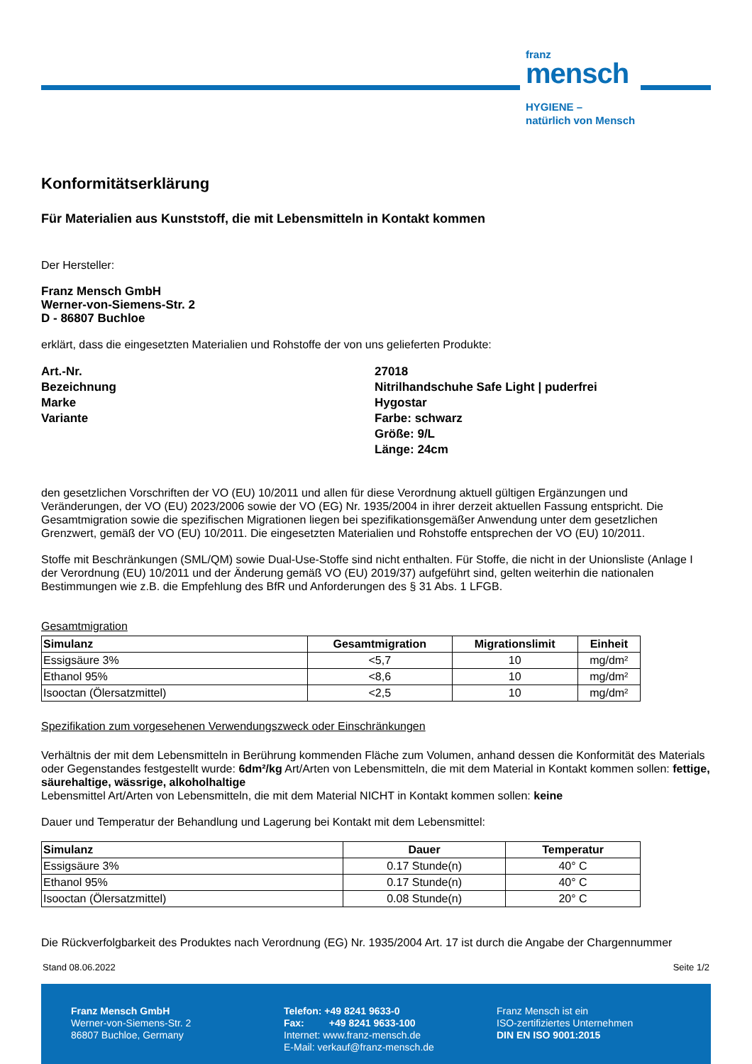franz
mensch
HYGIENE –
natürlich von Mensch
Konformitätserklärung
Für Materialien aus Kunststoff, die mit Lebensmitteln in Kontakt kommen
Der Hersteller:
Franz Mensch GmbH
Werner-von-Siemens-Str. 2
D - 86807 Buchloe
erklärt, dass die eingesetzten Materialien und Rohstoffe der von uns gelieferten Produkte:
Art.-Nr.
27018
Bezeichnung
Nitrilhandschuhe Safe Light | puderfrei
Marke
Hygostar
Variante
Farbe: schwarz
Größe: 9/L
Länge: 24cm
den gesetzlichen Vorschriften der VO (EU) 10/2011 und allen für diese Verordnung aktuell gültigen Ergänzungen und Veränderungen, der VO (EU) 2023/2006 sowie der VO (EG) Nr. 1935/2004 in ihrer derzeit aktuellen Fassung entspricht. Die Gesamtmigration sowie die spezifischen Migrationen liegen bei spezifikationsgemäßer Anwendung unter dem gesetzlichen Grenzwert, gemäß der VO (EU) 10/2011. Die eingesetzten Materialien und Rohstoffe entsprechen der VO (EU) 10/2011.
Stoffe mit Beschränkungen (SML/QM) sowie Dual-Use-Stoffe sind nicht enthalten. Für Stoffe, die nicht in der Unionsliste (Anlage I der Verordnung (EU) 10/2011 und der Änderung gemäß VO (EU) 2019/37) aufgeführt sind, gelten weiterhin die nationalen Bestimmungen wie z.B. die Empfehlung des BfR und Anforderungen des § 31 Abs. 1 LFGB.
Gesamtmigration
| Simulanz | Gesamtmigration | Migrationslimit | Einheit |
| --- | --- | --- | --- |
| Essigsäure 3% | <5,7 | 10 | mg/dm² |
| Ethanol 95% | <8,6 | 10 | mg/dm² |
| Isooctan (Ölersatzmittel) | <2,5 | 10 | mg/dm² |
Spezifikation zum vorgesehenen Verwendungszweck oder Einschränkungen
Verhältnis der mit dem Lebensmitteln in Berührung kommenden Fläche zum Volumen, anhand dessen die Konformität des Materials oder Gegenstandes festgestellt wurde: 6dm²/kg Art/Arten von Lebensmitteln, die mit dem Material in Kontakt kommen sollen: fettige, säurehaltige, wässrige, alkoholhaltige
Lebensmittel Art/Arten von Lebensmitteln, die mit dem Material NICHT in Kontakt kommen sollen: keine
Dauer und Temperatur der Behandlung und Lagerung bei Kontakt mit dem Lebensmittel:
| Simulanz | Dauer | Temperatur |
| --- | --- | --- |
| Essigsäure 3% | 0.17 Stunde(n) | 40° C |
| Ethanol 95% | 0.17 Stunde(n) | 40° C |
| Isooctan (Ölersatzmittel) | 0.08 Stunde(n) | 20° C |
Die Rückverfolgbarkeit des Produktes nach Verordnung (EG) Nr. 1935/2004 Art. 17 ist durch die Angabe der Chargennummer
Stand 08.06.2022 Seite 1/2
Franz Mensch GmbH
Werner-von-Siemens-Str. 2
86807 Buchloe, Germany
Telefon: +49 8241 9633-0
Fax: +49 8241 9633-100
Internet: www.franz-mensch.de
E-Mail: verkauf@franz-mensch.de
Franz Mensch ist ein
ISO-zertifiziertes Unternehmen
DIN EN ISO 9001:2015